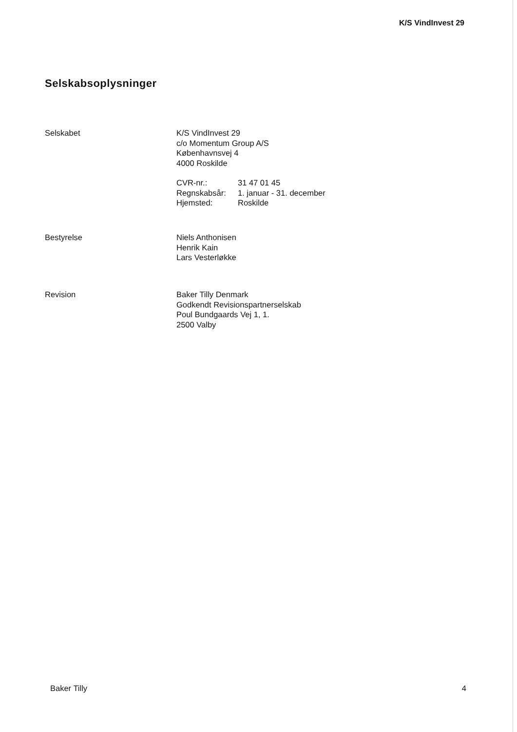K/S VindInvest 29
Selskabsoplysninger
Selskabet K/S VindInvest 29
c/o Momentum Group A/S
Københavnsvej 4
4000 Roskilde
| CVR-nr.: | 31 47 01 45 |
| Regnskabsår: | 1. januar - 31. december |
| Hjemsted: | Roskilde |
Bestyrelse Niels Anthonisen
Henrik Kain
Lars Vesterløkke
Revision Baker Tilly Denmark
Godkendt Revisionspartnerselskab
Poul Bundgaards Vej 1, 1.
2500 Valby
Baker Tilly 4